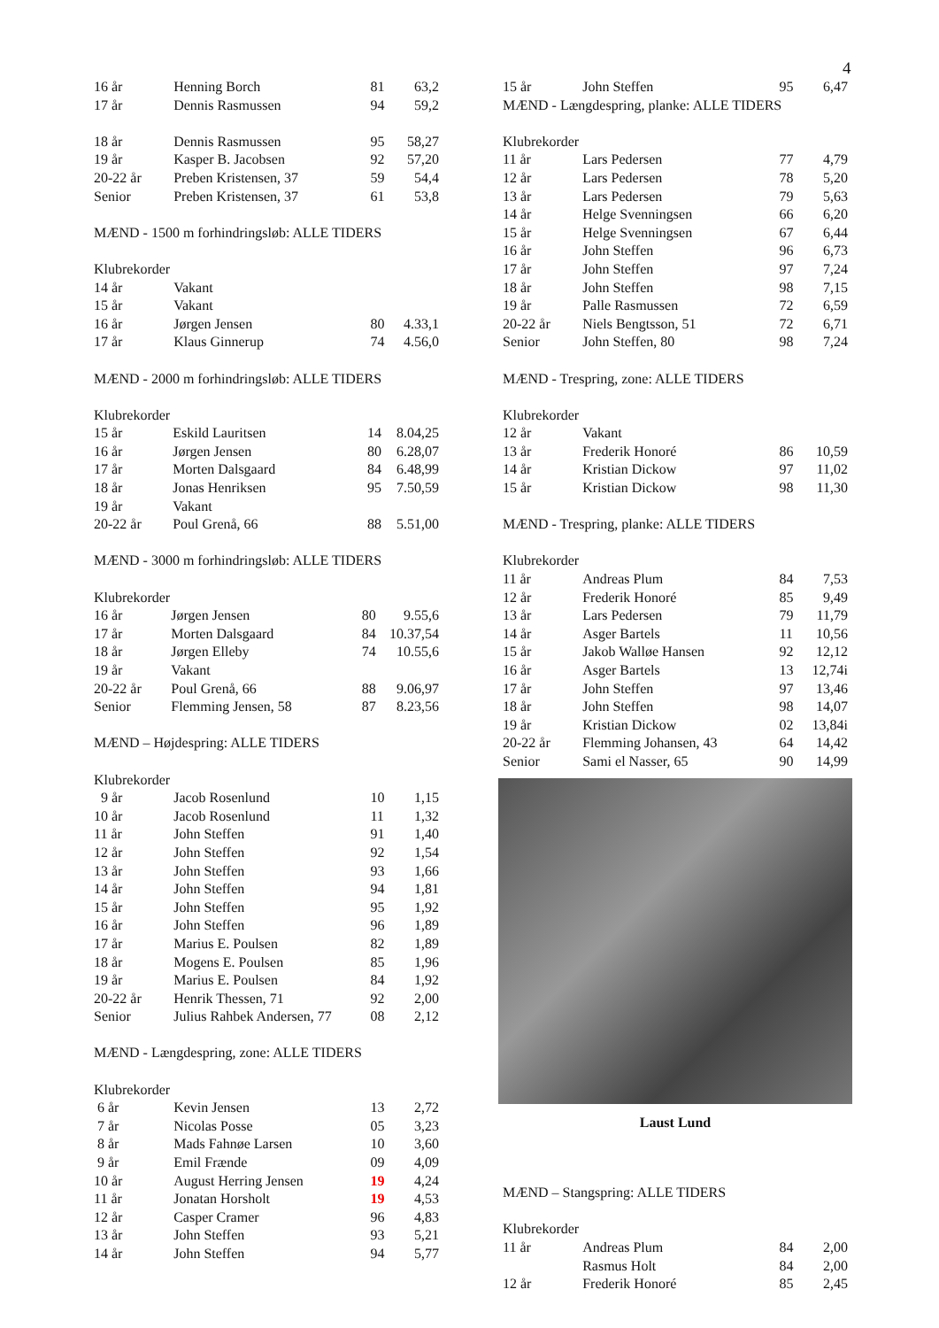4
| 16 år | Henning Borch | 81 | 63,2 |
| 17 år | Dennis Rasmussen | 94 | 59,2 |
| 18 år | Dennis Rasmussen | 95 | 58,27 |
| 19 år | Kasper B. Jacobsen | 92 | 57,20 |
| 20-22 år | Preben Kristensen, 37 | 59 | 54,4 |
| Senior | Preben Kristensen, 37 | 61 | 53,8 |
MÆND - 1500 m forhindringsløb: ALLE TIDERS
Klubrekorder
| 14 år | Vakant | | |
| 15 år | Vakant | | |
| 16 år | Jørgen Jensen | 80 | 4.33,1 |
| 17 år | Klaus Ginnerup | 74 | 4.56,0 |
MÆND - 2000 m forhindringsløb: ALLE TIDERS
Klubrekorder
| 15 år | Eskild Lauritsen | 14 | 8.04,25 |
| 16 år | Jørgen Jensen | 80 | 6.28,07 |
| 17 år | Morten Dalsgaard | 84 | 6.48,99 |
| 18 år | Jonas Henriksen | 95 | 7.50,59 |
| 19 år | Vakant | | |
| 20-22 år | Poul Grenå, 66 | 88 | 5.51,00 |
MÆND - 3000 m forhindringsløb: ALLE TIDERS
Klubrekorder
| 16 år | Jørgen Jensen | 80 | 9.55,6 |
| 17 år | Morten Dalsgaard | 84 | 10.37,54 |
| 18 år | Jørgen Elleby | 74 | 10.55,6 |
| 19 år | Vakant | | |
| 20-22 år | Poul Grenå, 66 | 88 | 9.06,97 |
| Senior | Flemming Jensen, 58 | 87 | 8.23,56 |
MÆND – Højdespring: ALLE TIDERS
Klubrekorder
| 9 år | Jacob Rosenlund | 10 | 1,15 |
| 10 år | Jacob Rosenlund | 11 | 1,32 |
| 11 år | John Steffen | 91 | 1,40 |
| 12 år | John Steffen | 92 | 1,54 |
| 13 år | John Steffen | 93 | 1,66 |
| 14 år | John Steffen | 94 | 1,81 |
| 15 år | John Steffen | 95 | 1,92 |
| 16 år | John Steffen | 96 | 1,89 |
| 17 år | Marius E. Poulsen | 82 | 1,89 |
| 18 år | Mogens E. Poulsen | 85 | 1,96 |
| 19 år | Marius E. Poulsen | 84 | 1,92 |
| 20-22 år | Henrik Thessen, 71 | 92 | 2,00 |
| Senior | Julius Rahbek Andersen, 77 | 08 | 2,12 |
MÆND - Længdespring, zone: ALLE TIDERS
Klubrekorder
| 6 år | Kevin Jensen | 13 | 2,72 |
| 7 år | Nicolas Posse | 05 | 3,23 |
| 8 år | Mads Fahnøe Larsen | 10 | 3,60 |
| 9 år | Emil Frænde | 09 | 4,09 |
| 10 år | August Herring Jensen | 19 | 4,24 |
| 11 år | Jonatan Horsholt | 19 | 4,53 |
| 12 år | Casper Cramer | 96 | 4,83 |
| 13 år | John Steffen | 93 | 5,21 |
| 14 år | John Steffen | 94 | 5,77 |
| 15 år | John Steffen | 95 | 6,47 |
MÆND - Længdespring, planke: ALLE TIDERS
Klubrekorder
| 11 år | Lars Pedersen | 77 | 4,79 |
| 12 år | Lars Pedersen | 78 | 5,20 |
| 13 år | Lars Pedersen | 79 | 5,63 |
| 14 år | Helge Svenningsen | 66 | 6,20 |
| 15 år | Helge Svenningsen | 67 | 6,44 |
| 16 år | John Steffen | 96 | 6,73 |
| 17 år | John Steffen | 97 | 7,24 |
| 18 år | John Steffen | 98 | 7,15 |
| 19 år | Palle Rasmussen | 72 | 6,59 |
| 20-22 år | Niels Bengtsson, 51 | 72 | 6,71 |
| Senior | John Steffen, 80 | 98 | 7,24 |
MÆND - Trespring, zone: ALLE TIDERS
Klubrekorder
| 12 år | Vakant | | |
| 13 år | Frederik Honoré | 86 | 10,59 |
| 14 år | Kristian Dickow | 97 | 11,02 |
| 15 år | Kristian Dickow | 98 | 11,30 |
MÆND - Trespring, planke: ALLE TIDERS
Klubrekorder
| 11 år | Andreas Plum | 84 | 7,53 |
| 12 år | Frederik Honoré | 85 | 9,49 |
| 13 år | Lars Pedersen | 79 | 11,79 |
| 14 år | Asger Bartels | 11 | 10,56 |
| 15 år | Jakob Walløe Hansen | 92 | 12,12 |
| 16 år | Asger Bartels | 13 | 12,74i |
| 17 år | John Steffen | 97 | 13,46 |
| 18 år | John Steffen | 98 | 14,07 |
| 19 år | Kristian Dickow | 02 | 13,84i |
| 20-22 år | Flemming Johansen, 43 | 64 | 14,42 |
| Senior | Sami el Nasser, 65 | 90 | 14,99 |
Laust Lund
MÆND – Stangspring: ALLE TIDERS
Klubrekorder
| 11 år | Andreas Plum | 84 | 2,00 |
| | Rasmus Holt | 84 | 2,00 |
| 12 år | Frederik Honoré | 85 | 2,45 |